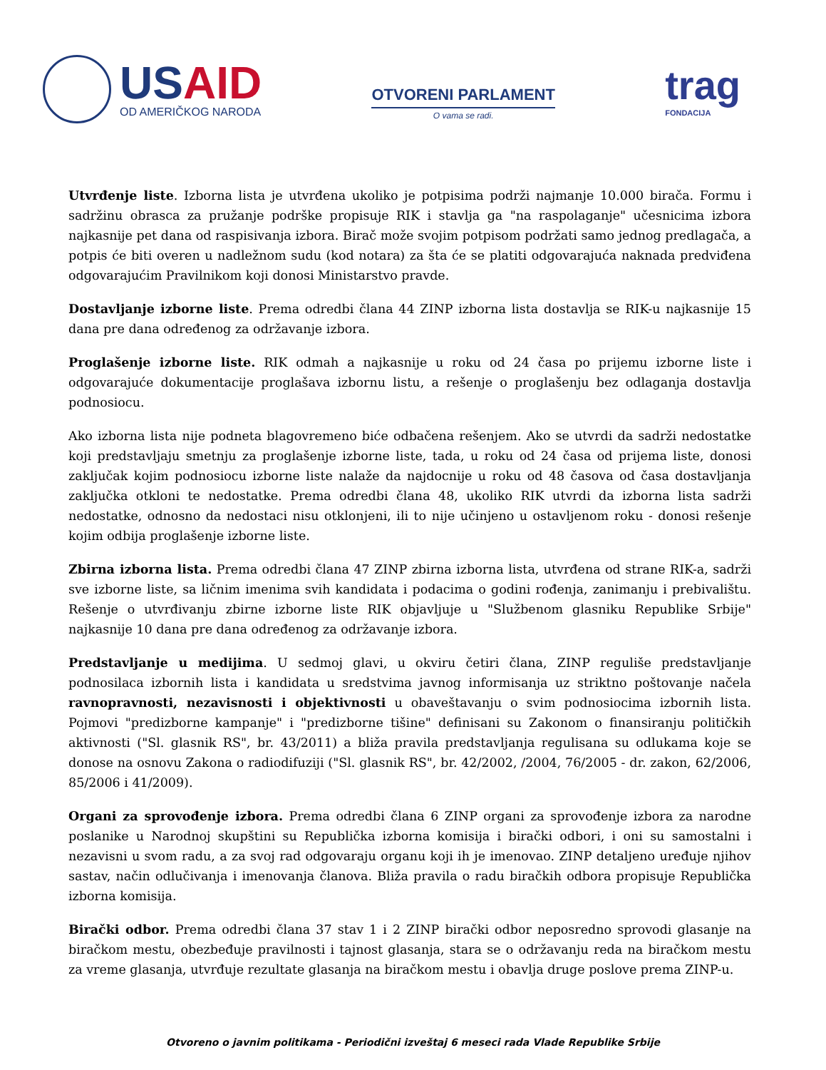USAID
OD AMERIČKOG NARODA
OTVORENI PARLAMENT
O vama se radi.
trag
FONDACIJA
Utvrđenje liste. Izborna lista je utvrđena ukoliko je potpisima podrži najmanje 10.000 birača. Formu i sadržinu obrasca za pružanje podrške propisuje RIK i stavlja ga "na raspolaganje" učesnicima izbora najkasnije pet dana od raspisivanja izbora. Birač može svojim potpisom podržati samo jednog predlagača, a potpis će biti overen u nadležnom sudu (kod notara) za šta će se platiti odgovarajuća naknada predviđena odgovarajućim Pravilnikom koji donosi Ministarstvo pravde.
Dostavljanje izborne liste. Prema odredbi člana 44 ZINP izborna lista dostavlja se RIK-u najkasnije 15 dana pre dana određenog za održavanje izbora.
Proglašenje izborne liste. RIK odmah a najkasnije u roku od 24 časa po prijemu izborne liste i odgovarajuće dokumentacije proglašava izbornu listu, a rešenje o proglašenju bez odlaganja dostavlja podnosiocu.
Ako izborna lista nije podneta blagovremeno biće odbačena rešenjem. Ako se utvrdi da sadrži nedostatke koji predstavljaju smetnju za proglašenje izborne liste, tada, u roku od 24 časa od prijema liste, donosi zaključak kojim podnosiocu izborne liste nalaže da najdocnije u roku od 48 časova od časa dostavljanja zaključka otkloni te nedostatke. Prema odredbi člana 48, ukoliko RIK utvrdi da izborna lista sadrži nedostatke, odnosno da nedostaci nisu otklonjeni, ili to nije učinjeno u ostavljenom roku - donosi rešenje kojim odbija proglašenje izborne liste.
Zbirna izborna lista. Prema odredbi člana 47 ZINP zbirna izborna lista, utvrđena od strane RIK-a, sadrži sve izborne liste, sa ličnim imenima svih kandidata i podacima o godini rođenja, zanimanju i prebivalištu. Rešenje o utvrđivanju zbirne izborne liste RIK objavljuje u "Službenom glasniku Republike Srbije" najkasnije 10 dana pre dana određenog za održavanje izbora.
Predstavljanje u medijima. U sedmoj glavi, u okviru četiri člana, ZINP reguliše predstavljanje podnosilaca izbornih lista i kandidata u sredstvima javnog informisanja uz striktno poštovanje načela ravnopravnosti, nezavisnosti i objektivnosti u obaveštavanju o svim podnosiocima izbornih lista. Pojmovi "predizborne kampanje" i "predizborne tišine" definisani su Zakonom o finansiranju političkih aktivnosti ("Sl. glasnik RS", br. 43/2011) a bliža pravila predstavljanja regulisana su odlukama koje se donose na osnovu Zakona o radiodifuziji ("Sl. glasnik RS", br. 42/2002, /2004, 76/2005 - dr. zakon, 62/2006, 85/2006 i 41/2009).
Organi za sprovođenje izbora. Prema odredbi člana 6 ZINP organi za sprovođenje izbora za narodne poslanike u Narodnoj skupštini su Republička izborna komisija i birački odbori, i oni su samostalni i nezavisni u svom radu, a za svoj rad odgovaraju organu koji ih je imenovao. ZINP detaljeno uređuje njihov sastav, način odlučivanja i imenovanja članova. Bliža pravila o radu biračkih odbora propisuje Republička izborna komisija.
Birački odbor. Prema odredbi člana 37 stav 1 i 2 ZINP birački odbor neposredno sprovodi glasanje na biračkom mestu, obezbeđuje pravilnosti i tajnost glasanja, stara se o održavanju reda na biračkom mestu za vreme glasanja, utvrđuje rezultate glasanja na biračkom mestu i obavlja druge poslove prema ZINP-u.
Otvoreno o javnim politikama - Periodični izveštaj 6 meseci rada Vlade Republike Srbije